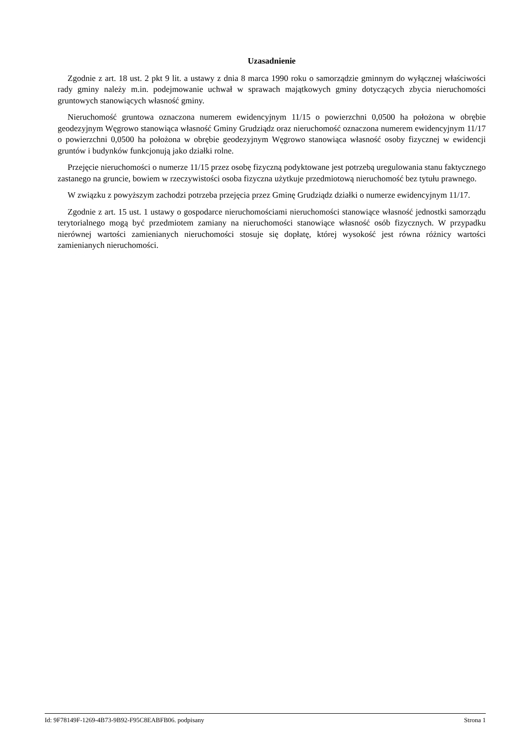Uzasadnienie
Zgodnie z art. 18 ust. 2 pkt 9 lit. a ustawy z dnia 8 marca 1990 roku o samorządzie gminnym do wyłącznej właściwości rady gminy należy m.in. podejmowanie uchwał w sprawach majątkowych gminy dotyczących zbycia nieruchomości gruntowych stanowiących własność gminy.
Nieruchomość gruntowa oznaczona numerem ewidencyjnym 11/15 o powierzchni 0,0500 ha położona w obrębie geodezyjnym Węgrowo stanowiąca własność Gminy Grudziądz oraz nieruchomość oznaczona numerem ewidencyjnym 11/17 o powierzchni 0,0500 ha położona w obrębie geodezyjnym Węgrowo stanowiąca własność osoby fizycznej w ewidencji gruntów i budynków funkcjonują jako działki rolne.
Przejęcie nieruchomości o numerze 11/15 przez osobę fizyczną podyktowane jest potrzebą uregulowania stanu faktycznego zastanego na gruncie, bowiem w rzeczywistości osoba fizyczna użytkuje przedmiotową nieruchomość bez tytułu prawnego.
W związku z powyższym zachodzi potrzeba przejęcia przez Gminę Grudziądz działki o numerze ewidencyjnym 11/17.
Zgodnie z art. 15 ust. 1 ustawy o gospodarce nieruchomościami nieruchomości stanowiące własność jednostki samorządu terytorialnego mogą być przedmiotem zamiany na nieruchomości stanowiące własność osób fizycznych. W przypadku nierównej wartości zamienianych nieruchomości stosuje się dopłatę, której wysokość jest równa różnicy wartości zamienianych nieruchomości.
Id: 9F78149F-1269-4B73-9B92-F95C8EABFB06. podpisany Strona 1